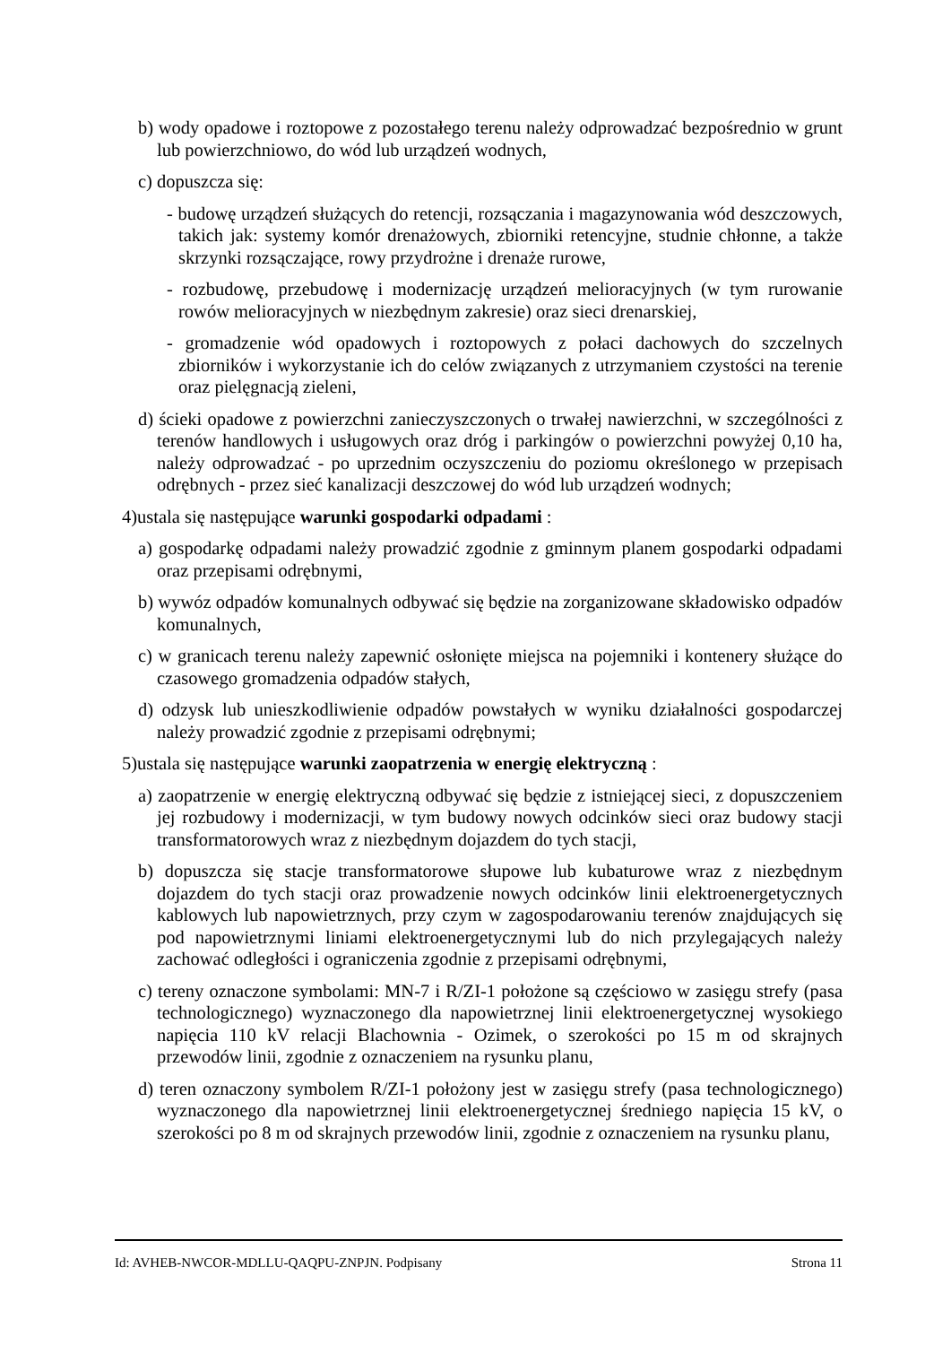b) wody opadowe i roztopowe z pozostałego terenu należy odprowadzać bezpośrednio w grunt lub powierzchniowo, do wód lub urządzeń wodnych,
c) dopuszcza się:
- budowę urządzeń służących do retencji, rozsączania i magazynowania wód deszczowych, takich jak: systemy komór drenażowych, zbiorniki retencyjne, studnie chłonne, a także skrzynki rozsączające, rowy przydrożne i drenaże rurowe,
- rozbudowę, przebudowę i modernizację urządzeń melioracyjnych (w tym rurowanie rowów melioracyjnych w niezbędnym zakresie) oraz sieci drenarskiej,
- gromadzenie wód opadowych i roztopowych z połaci dachowych do szczelnych zbiorników i wykorzystanie ich do celów związanych z utrzymaniem czystości na terenie oraz pielęgnacją zieleni,
d) ścieki opadowe z powierzchni zanieczyszczonych o trwałej nawierzchni, w szczególności z terenów handlowych i usługowych oraz dróg i parkingów o powierzchni powyżej 0,10 ha, należy odprowadzać - po uprzednim oczyszczeniu do poziomu określonego w przepisach odrębnych - przez sieć kanalizacji deszczowej do wód lub urządzeń wodnych;
4)ustala się następujące warunki gospodarki odpadami :
a) gospodarkę odpadami należy prowadzić zgodnie z gminnym planem gospodarki odpadami oraz przepisami odrębnymi,
b) wywóz odpadów komunalnych odbywać się będzie na zorganizowane składowisko odpadów komunalnych,
c) w granicach terenu należy zapewnić osłonięte miejsca na pojemniki i kontenery służące do czasowego gromadzenia odpadów stałych,
d) odzysk lub unieszkodliwienie odpadów powstałych w wyniku działalności gospodarczej należy prowadzić zgodnie z przepisami odrębnymi;
5)ustala się następujące warunki zaopatrzenia w energię elektryczną :
a) zaopatrzenie w energię elektryczną odbywać się będzie z istniejącej sieci, z dopuszczeniem jej rozbudowy i modernizacji, w tym budowy nowych odcinków sieci oraz budowy stacji transformatorowych wraz z niezbędnym dojazdem do tych stacji,
b) dopuszcza się stacje transformatorowe słupowe lub kubaturowe wraz z niezbędnym dojazdem do tych stacji oraz prowadzenie nowych odcinków linii elektroenergetycznych kablowych lub napowietrznych, przy czym w zagospodarowaniu terenów znajdujących się pod napowietrznymi liniami elektroenergetycznymi lub do nich przylegających należy zachować odległości i ograniczenia zgodnie z przepisami odrębnymi,
c) tereny oznaczone symbolami: MN-7 i R/ZI-1 położone są częściowo w zasięgu strefy (pasa technologicznego) wyznaczonego dla napowietrznej linii elektroenergetycznej wysokiego napięcia 110 kV relacji Blachownia - Ozimek, o szerokości po 15 m od skrajnych przewodów linii, zgodnie z oznaczeniem na rysunku planu,
d) teren oznaczony symbolem R/ZI-1 położony jest w zasięgu strefy (pasa technologicznego) wyznaczonego dla napowietrznej linii elektroenergetycznej średniego napięcia 15 kV, o szerokości po 8 m od skrajnych przewodów linii, zgodnie z oznaczeniem na rysunku planu,
Id: AVHEB-NWCOR-MDLLU-QAQPU-ZNPJN. Podpisany Strona 11